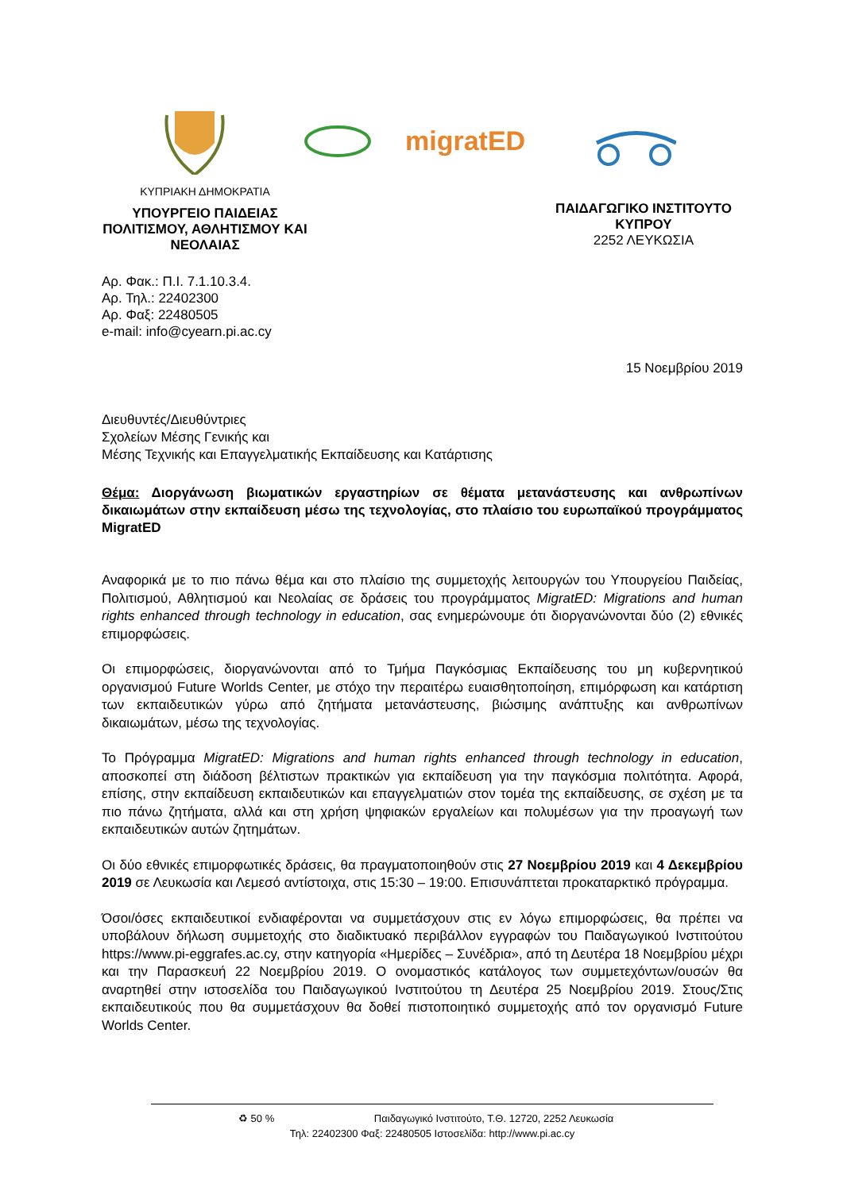migratED
ΚΥΠΡΙΑΚΗ ΔΗΜΟΚΡΑΤΙΑ
ΥΠΟΥΡΓΕΙΟ ΠΑΙΔΕΙΑΣ ΠΟΛΙΤΙΣΜΟΥ, ΑΘΛΗΤΙΣΜΟΥ ΚΑΙ ΝΕΟΛΑΙΑΣ
ΠΑΙΔΑΓΩΓΙΚΟ ΙΝΣΤΙΤΟΥΤΟ ΚΥΠΡΟΥ
2252 ΛΕΥΚΩΣΙΑ
Αρ. Φακ.: Π.Ι. 7.1.10.3.4.
Αρ. Τηλ.: 22402300
Αρ. Φαξ: 22480505
e-mail: info@cyearn.pi.ac.cy
15 Νοεμβρίου 2019
Διευθυντές/Διευθύντριες
Σχολείων Μέσης Γενικής και
Μέσης Τεχνικής και Επαγγελματικής Εκπαίδευσης και Κατάρτισης
Θέμα: Διοργάνωση βιωματικών εργαστηρίων σε θέματα μετανάστευσης και ανθρωπίνων δικαιωμάτων στην εκπαίδευση μέσω της τεχνολογίας, στο πλαίσιο του ευρωπαϊκού προγράμματος MigratED
Αναφορικά με το πιο πάνω θέμα και στο πλαίσιο της συμμετοχής λειτουργών του Υπουργείου Παιδείας, Πολιτισμού, Αθλητισμού και Νεολαίας σε δράσεις του προγράμματος MigratED: Migrations and human rights enhanced through technology in education, σας ενημερώνουμε ότι διοργανώνονται δύο (2) εθνικές επιμορφώσεις.
Οι επιμορφώσεις, διοργανώνονται από το Τμήμα Παγκόσμιας Εκπαίδευσης του μη κυβερνητικού οργανισμού Future Worlds Center, με στόχο την περαιτέρω ευαισθητοποίηση, επιμόρφωση και κατάρτιση των εκπαιδευτικών γύρω από ζητήματα μετανάστευσης, βιώσιμης ανάπτυξης και ανθρωπίνων δικαιωμάτων, μέσω της τεχνολογίας.
Το Πρόγραμμα MigratED: Migrations and human rights enhanced through technology in education, αποσκοπεί στη διάδοση βέλτιστων πρακτικών για εκπαίδευση για την παγκόσμια πολιτότητα. Αφορά, επίσης, στην εκπαίδευση εκπαιδευτικών και επαγγελματιών στον τομέα της εκπαίδευσης, σε σχέση με τα πιο πάνω ζητήματα, αλλά και στη χρήση ψηφιακών εργαλείων και πολυμέσων για την προαγωγή των εκπαιδευτικών αυτών ζητημάτων.
Οι δύο εθνικές επιμορφωτικές δράσεις, θα πραγματοποιηθούν στις 27 Νοεμβρίου 2019 και 4 Δεκεμβρίου 2019 σε Λευκωσία και Λεμεσό αντίστοιχα, στις 15:30 – 19:00. Επισυνάπτεται προκαταρκτικό πρόγραμμα.
Όσοι/όσες εκπαιδευτικοί ενδιαφέρονται να συμμετάσχουν στις εν λόγω επιμορφώσεις, θα πρέπει να υποβάλουν δήλωση συμμετοχής στο διαδικτυακό περιβάλλον εγγραφών του Παιδαγωγικού Ινστιτούτου https://www.pi-eggrafes.ac.cy, στην κατηγορία «Ημερίδες – Συνέδρια», από τη Δευτέρα 18 Νοεμβρίου μέχρι και την Παρασκευή 22 Νοεμβρίου 2019. Ο ονομαστικός κατάλογος των συμμετεχόντων/ουσών θα αναρτηθεί στην ιστοσελίδα του Παιδαγωγικού Ινστιτούτου τη Δευτέρα 25 Νοεμβρίου 2019. Στους/Στις εκπαιδευτικούς που θα συμμετάσχουν θα δοθεί πιστοποιητικό συμμετοχής από τον οργανισμό Future Worlds Center.
♻ 50 % Παιδαγωγικό Ινστιτούτο, Τ.Θ. 12720, 2252 Λευκωσία
Τηλ: 22402300 Φαξ: 22480505 Ιστοσελίδα: http://www.pi.ac.cy